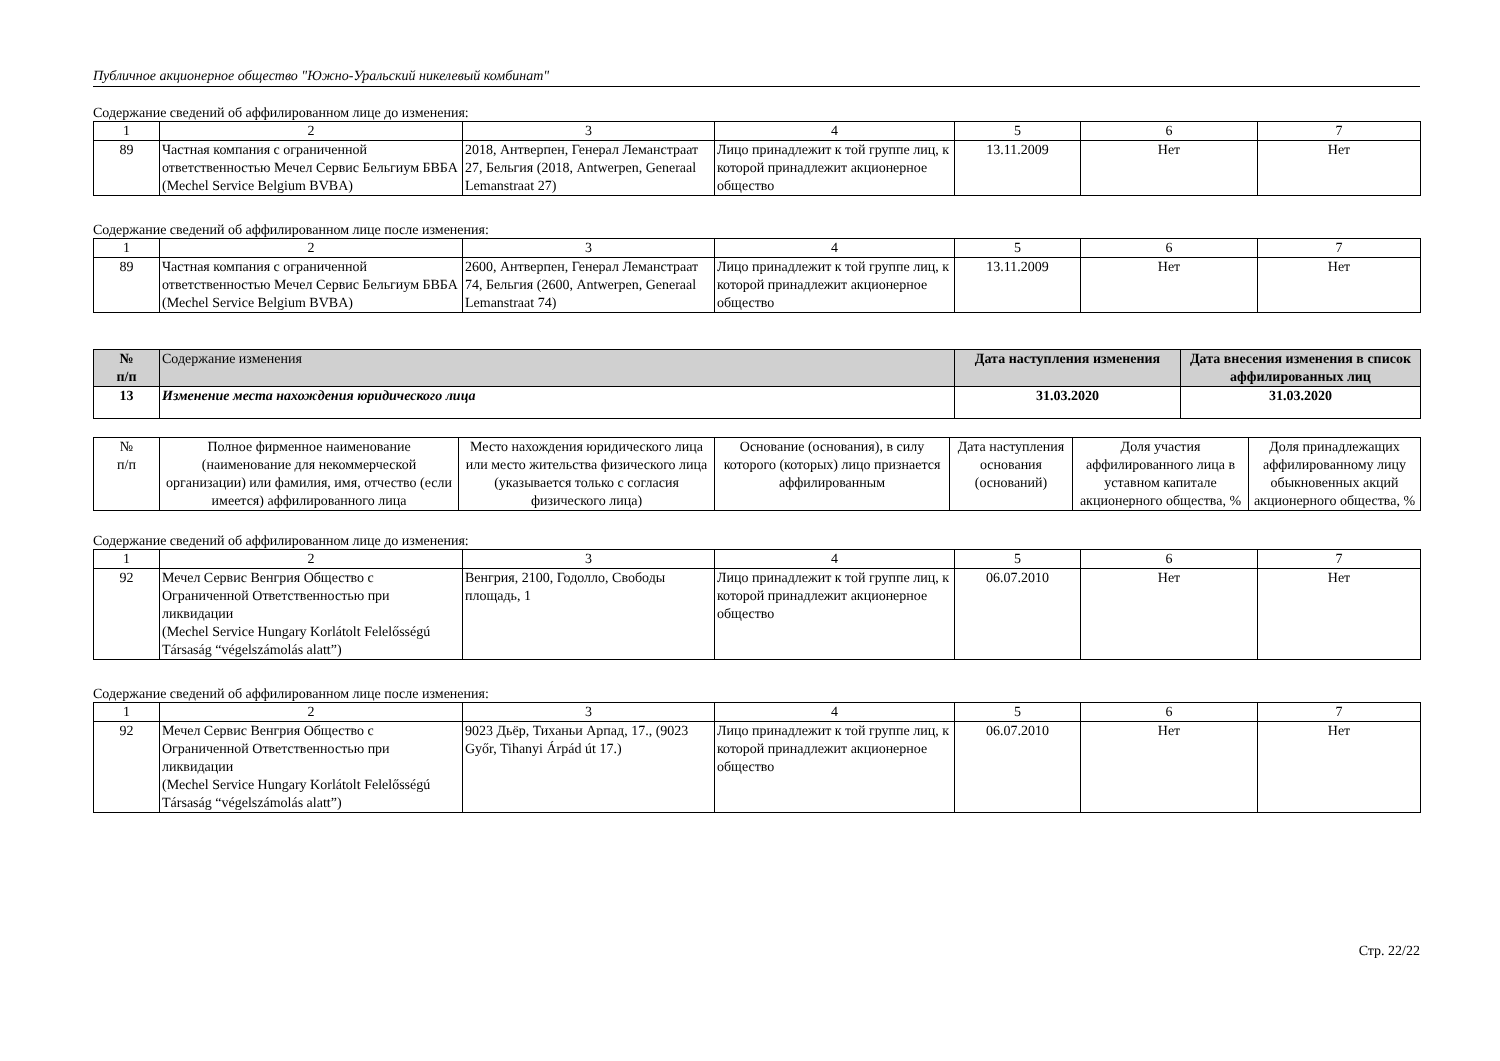Публичное акционерное общество "Южно-Уральский никелевый комбинат"
Содержание сведений об аффилированном лице до изменения:
| 1 | 2 | 3 | 4 | 5 | 6 | 7 |
| 89 | Частная компания с ограниченной ответственностью Мечел Сервис Бельгиум БВБА (Mechel Service Belgium BVBA) | 2018, Антверпен, Генерал Леманстраат 27, Бельгия (2018, Antwerpen, Generaal Lemanstraat 27) | Лицо принадлежит к той группе лиц, к которой принадлежит акционерное общество | 13.11.2009 | Нет | Нет |
Содержание сведений об аффилированном лице после изменения:
| 1 | 2 | 3 | 4 | 5 | 6 | 7 |
| 89 | Частная компания с ограниченной ответственностью Мечел Сервис Бельгиум БВБА (Mechel Service Belgium BVBA) | 2600, Антверпен, Генерал Леманстраат 74, Бельгия (2600, Antwerpen, Generaal Lemanstraat 74) | Лицо принадлежит к той группе лиц, к которой принадлежит акционерное общество | 13.11.2009 | Нет | Нет |
| № п/п | Содержание изменения | Дата наступления изменения | Дата внесения изменения в список аффилированных лиц |
| --- | --- | --- | --- |
| 13 | Изменение места нахождения юридического лица | 31.03.2020 | 31.03.2020 |
| № п/п | Полное фирменное наименование (наименование для некоммерческой организации) или фамилия, имя, отчество (если имеется) аффилированного лица | Место нахождения юридического лица или место жительства физического лица (указывается только с согласия физического лица) | Основание (основания), в силу которого (которых) лицо признается аффилированным | Дата наступления основания (оснований) | Доля участия аффилированного лица в уставном капитале акционерного общества, % | Доля принадлежащих аффилированному лицу обыкновенных акций акционерного общества, % |
Содержание сведений об аффилированном лице до изменения:
| 1 | 2 | 3 | 4 | 5 | 6 | 7 |
| 92 | Мечел Сервис Венгрия Общество с Ограниченной Ответственностью при ликвидации (Mechel Service Hungary Korlátolt Felelősségú Társaság “végelszámolás alatt”) | Венгрия, 2100, Годолло, Свободы площадь, 1 | Лицо принадлежит к той группе лиц, к которой принадлежит акционерное общество | 06.07.2010 | Нет | Нет |
Содержание сведений об аффилированном лице после изменения:
| 1 | 2 | 3 | 4 | 5 | 6 | 7 |
| 92 | Мечел Сервис Венгрия Общество с Ограниченной Ответственностью при ликвидации (Mechel Service Hungary Korlátolt Felelősségú Társaság “végelszámolás alatt”) | 9023 Дьёр, Тиханьи Арпад, 17., (9023 Győr, Tihanyi Árpád út 17.) | Лицо принадлежит к той группе лиц, к которой принадлежит акционерное общество | 06.07.2010 | Нет | Нет |
Стр. 22/22